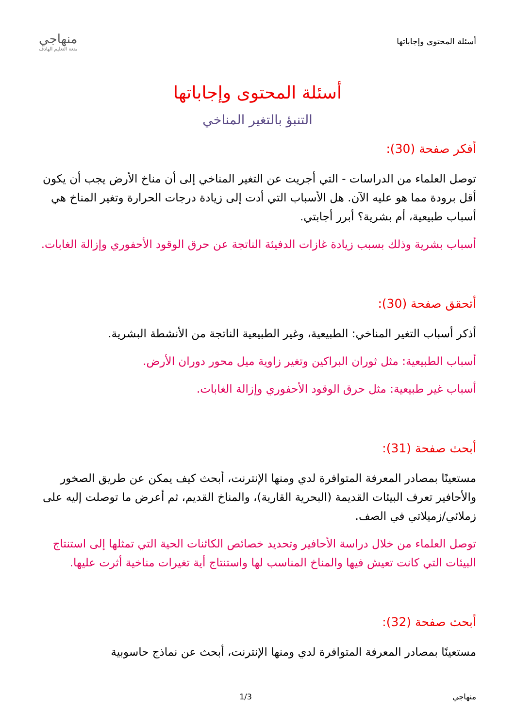أسئلة المحتوى وإجاباتها
منهاجي
متعة التعليم الهادف
أسئلة المحتوى وإجاباتها
التنبؤ بالتغير المناخي
أفكر صفحة (30):
توصل العلماء من الدراسات - التي أجريت عن التغير المناخي إلى أن مناخ الأرض يجب أن يكون أقل برودة مما هو عليه الآن. هل الأسباب التي أدت إلى زيادة درجات الحرارة وتغير المناخ هي أسباب طبيعية، أم بشرية؟ أبرر أجابتي.
أسباب بشرية وذلك بسبب زيادة غازات الدفيئة الناتجة عن حرق الوقود الأحفوري وإزالة الغابات.
أتحقق صفحة (30):
أذكر أسباب التغير المناخي: الطبيعية، وغير الطبيعية الناتجة من الأنشطة البشرية.
أسباب الطبيعية: مثل ثوران البراكين وتغير زاوية ميل محور دوران الأرض.
أسباب غير طبيعية: مثل حرق الوقود الأحفوري وإزالة الغابات.
أبحث صفحة (31):
مستعينًا بمصادر المعرفة المتوافرة لدي ومنها الإنترنت، أبحث كيف يمكن عن طريق الصخور والأحافير تعرف البيئات القديمة (البحرية القارية)، والمناخ القديم، ثم أعرض ما توصلت إليه على زملائي/زميلاتي في الصف.
توصل العلماء من خلال دراسة الأحافير وتحديد خصائص الكائنات الحية التي تمثلها إلى استنتاج البيئات التي كانت تعيش فيها والمناخ المناسب لها واستنتاج أية تغيرات مناخية أثرت عليها.
أبحث صفحة (32):
مستعينًا بمصادر المعرفة المتوافرة لدي ومنها الإنترنت، أبحث عن نماذج حاسوبية
منهاجي 1/3